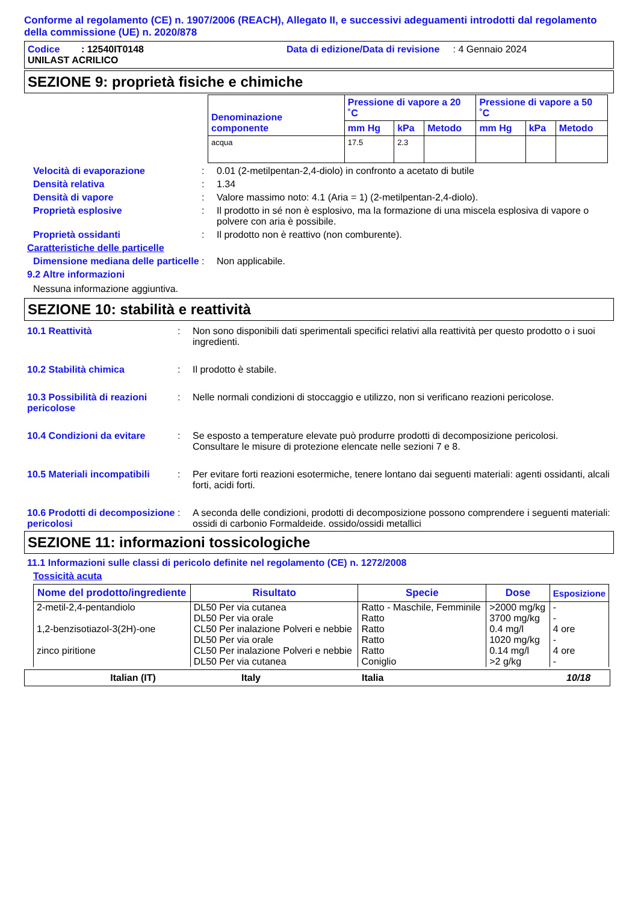Conforme al regolamento (CE) n. 1907/2006 (REACH), Allegato II, e successivi adeguamenti introdotti dal regolamento della commissione (UE) n. 2020/878
Codice : 12540IT0148 Data di edizione/Data di revisione : 4 Gennaio 2024
UNILAST ACRILICO
SEZIONE 9: proprietà fisiche e chimiche
| Denominazione componente | Pressione di vapore a 20 ˚C | | | Pressione di vapore a 50 ˚C | | |
| --- | --- | --- | --- | --- | --- | --- |
| | mm Hg | kPa | Metodo | mm Hg | kPa | Metodo |
| acqua | 17.5 | 2.3 | | | | |
Velocità di evaporazione: 0.01 (2-metilpentan-2,4-diolo) in confronto a acetato di butile
Densità relativa: 1.34
Densità di vapore: Valore massimo noto: 4.1 (Aria = 1) (2-metilpentan-2,4-diolo).
Proprietà esplosive: Il prodotto in sé non è esplosivo, ma la formazione di una miscela esplosiva di vapore o polvere con aria è possibile.
Proprietà ossidanti: Il prodotto non è reattivo (non comburente).
Caratteristiche delle particelle
Dimensione mediana delle particelle: Non applicabile.
9.2 Altre informazioni
Nessuna informazione aggiuntiva.
SEZIONE 10: stabilità e reattività
10.1 Reattività: Non sono disponibili dati sperimentali specifici relativi alla reattività per questo prodotto o i suoi ingredienti.
10.2 Stabilità chimica: Il prodotto è stabile.
10.3 Possibilità di reazioni pericolose: Nelle normali condizioni di stoccaggio e utilizzo, non si verificano reazioni pericolose.
10.4 Condizioni da evitare: Se esposto a temperature elevate può produrre prodotti di decomposizione pericolosi.
Consultare le misure di protezione elencate nelle sezioni 7 e 8.
10.5 Materiali incompatibili: Per evitare forti reazioni esotermiche, tenere lontano dai seguenti materiali: agenti ossidanti, alcali forti, acidi forti.
10.6 Prodotti di decomposizione pericolosi: A seconda delle condizioni, prodotti di decomposizione possono comprendere i seguenti materiali: ossidi di carbonio Formaldeide. ossido/ossidi metallici
SEZIONE 11: informazioni tossicologiche
11.1 Informazioni sulle classi di pericolo definite nel regolamento (CE) n. 1272/2008
Tossicità acuta
| Nome del prodotto/ingrediente | Risultato | Specie | Dose | Esposizione |
| --- | --- | --- | --- | --- |
| 2-metil-2,4-pentandiolo | DL50 Per via cutanea | Ratto - Maschile, Femminile | >2000 mg/kg | - |
| | DL50 Per via orale | Ratto | 3700 mg/kg | - |
| 1,2-benzisotiazol-3(2H)-one | CL50 Per inalazione Polveri e nebbie | Ratto | 0.4 mg/l | 4 ore |
| | DL50 Per via orale | Ratto | 1020 mg/kg | - |
| zinco piritione | CL50 Per inalazione Polveri e nebbie | Ratto | 0.14 mg/l | 4 ore |
| | DL50 Per via cutanea | Coniglio | >2 g/kg | - |
Italian (IT) Italy Italia 10/18